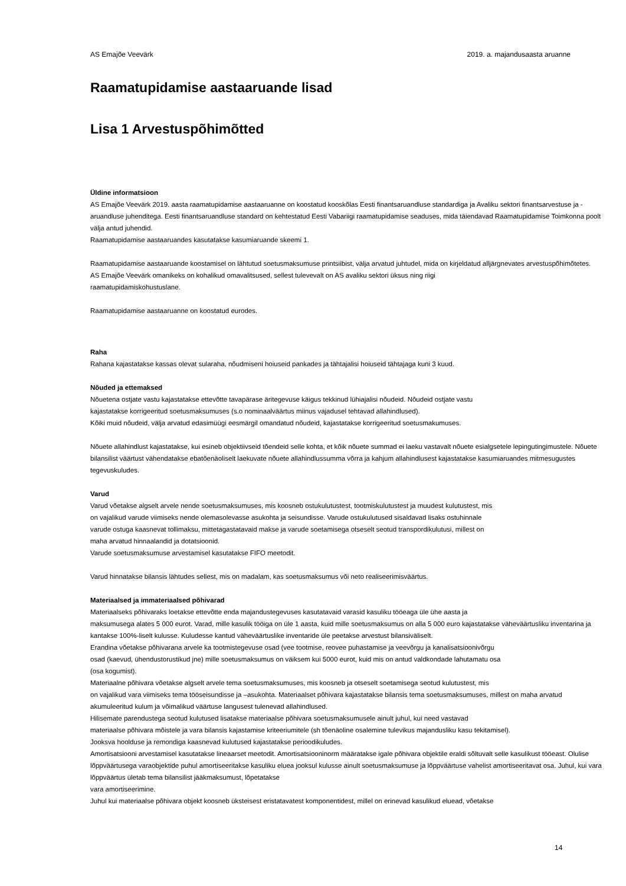AS Emajõe Veevärk 2019. a. majandusaasta aruanne
Raamatupidamise aastaaruande lisad
Lisa 1 Arvestuspõhimõtted
Üldine informatsioon
AS Emajõe Veevärk 2019. aasta raamatupidamise aastaaruanne on koostatud kooskõlas Eesti finantsaruandluse standardiga ja Avaliku sektori finantsarvestuse ja -aruandluse juhenditega. Eesti finantsaruandluse standard on kehtestatud Eesti Vabariigi raamatupidamise seaduses, mida täiendavad Raamatupidamise Toimkonna poolt välja antud juhendid.
Raamatupidamise aastaaruandes kasutatakse kasumiaruande skeemi 1.
Raamatupidamise aastaaruande koostamisel on lähtutud soetusmaksumuse printsiibist, välja arvatud juhtudel, mida on kirjeldatud alljärgnevates arvestuspõhimõtetes.
AS Emajõe Veevärk omanikeks on kohalikud omavalitsused, sellest tulevevalt on AS avaliku sektori üksus ning riigi
raamatupidamiskohustuslane.
Raamatupidamise aastaaruanne on koostatud eurodes.
Raha
Rahana kajastatakse kassas olevat sularaha, nõudmiseni hoiuseid pankades ja tähtajalisi hoiuseid tähtajaga kuni 3 kuud.
Nõuded ja ettemaksed
Nõuetena ostjate vastu kajastatakse ettevõtte tavapärase äritegevuse käigus tekkinud lühiajalisi nõudeid. Nõudeid ostjate vastu
kajastatakse korrigeeritud soetusmaksumuses (s.o nominaalväärtus miinus vajadusel tehtavad allahindlused).
Kõiki muid nõudeid, välja arvatud edasimüügi eesmärgil omandatud nõudeid, kajastatakse korrigeeritud soetusmakumuses.
Nõuete allahindlust kajastatakse, kui esineb objektiivseid tõendeid selle kohta, et kõik nõuete summad ei laeku vastavalt nõuete esialgsetele lepingutingimustele. Nõuete bilansilist väärtust vähendatakse ebatõenäoliselt laekuvate nõuete allahindlussumma võrra ja kahjum allahindlusest kajastatakse kasumiaruandes mitmesugustes tegevuskuludes.
Varud
Varud võetakse algselt arvele nende soetusmaksumuses, mis koosneb ostukulutustest, tootmiskulutustest ja muudest kulutustest, mis
on vajalikud varude viimiseks nende olemasolevasse asukohta ja seisundisse. Varude ostukulutused sisaldavad lisaks ostuhinnale
varude ostuga kaasnevat tollimaksu, mittetagastatavaid makse ja varude soetamisega otseselt seotud transpordikulutusi, millest on
maha arvatud hinnaalandid ja dotatsioonid.
Varude soetusmaksumuse arvestamisel kasutatakse FIFO meetodit.
Varud hinnatakse bilansis lähtudes sellest, mis on madalam, kas soetusmaksumus või neto realiseerimisväärtus.
Materiaalsed ja immateriaalsed põhivarad
Materiaalseks põhivaraks loetakse ettevõtte enda majandustegevuses kasutatavaid varasid kasuliku tööeaga üle ühe aasta ja
maksumusega alates 5 000 eurot. Varad, mille kasulik tööiga on üle 1 aasta, kuid mille soetusmaksumus on alla 5 000 euro kajastatakse väheväärtusliku inventarina ja kantakse 100%-liselt kulusse. Kuludesse kantud väheväärtuslike inventaride üle peetakse arvestust bilansiväliselt.
Erandina võetakse põhivarana arvele ka tootmistegevuse osad (vee tootmise, reovee puhastamise ja veevõrgu ja kanalisatsioonivõrgu
osad (kaevud, ühendustorustikud jne) mille soetusmaksumus on väiksem kui 5000 eurot, kuid mis on antud valdkondade lahutamatu osa
(osa kogumist).
Materiaalne põhivara võetakse algselt arvele tema soetusmaksumuses, mis koosneb ja otseselt soetamisega seotud kulutustest, mis
on vajalikud vara viimiseks tema tööseisundisse ja –asukohta. Materiaalset põhivara kajastatakse bilansis tema soetusmaksumuses, millest on maha arvatud akumuleeritud kulum ja võimalikud väärtuse langusest tulenevad allahindlused.
Hilisemate parendustega seotud kulutused lisatakse materiaalse põhivara soetusmaksumusele ainult juhul, kui need vastavad
materiaalse põhivara mõistele ja vara bilansis kajastamise kriteeriumitele (sh tõenäoline osalemine tulevikus majandusliku kasu tekitamisel).
Jooksva hoolduse ja remondiga kaasnevad kulutused kajastatakse perioodikuludes.
Amortisatsiooni arvestamisel kasutatakse lineaarset meetodit. Amortisatsiooninorm määratakse igale põhivara objektile eraldi sõltuvalt selle kasulikust tööeast. Olulise lõppväärtusega varaobjektide puhul amortiseeritakse kasuliku eluea jooksul kulusse ainult soetusmaksumuse ja lõppväärtuse vahelist amortiseeritavat osa. Juhul, kui vara lõppväärtus ületab tema bilansilist jääkmaksumust, lõpetatakse
vara amortiseerimine.
Juhul kui materiaalse põhivara objekt koosneb üksteisest eristatavatest komponentidest, millel on erinevad kasulikud eluead, võetakse
14